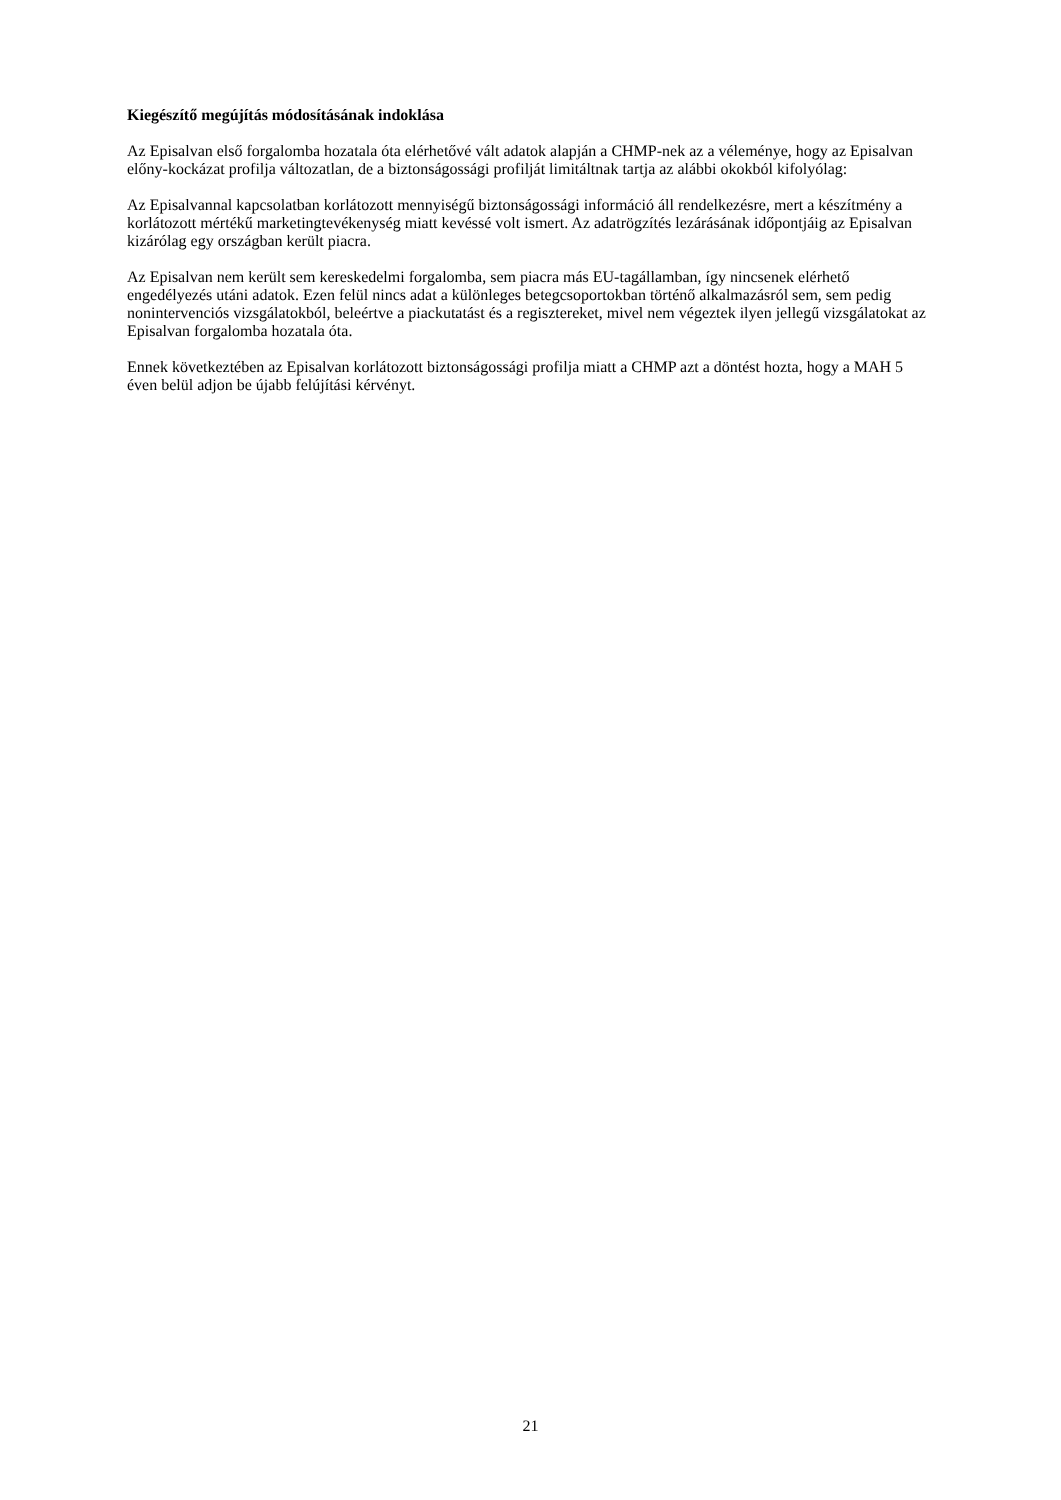Kiegészítő megújítás módosításának indoklása
Az Episalvan első forgalomba hozatala óta elérhetővé vált adatok alapján a CHMP-nek az a véleménye, hogy az Episalvan előny-kockázat profilja változatlan, de a biztonságossági profilját limitáltnak tartja az alábbi okokból kifolyólag:
Az Episalvannal kapcsolatban korlátozott mennyiségű biztonságossági információ áll rendelkezésre, mert a készítmény a korlátozott mértékű marketingtevékenység miatt kevéssé volt ismert. Az adatrögzítés lezárásának időpontjáig az Episalvan kizárólag egy országban került piacra.
Az Episalvan nem került sem kereskedelmi forgalomba, sem piacra más EU-tagállamban, így nincsenek elérhető engedélyezés utáni adatok. Ezen felül nincs adat a különleges betegcsoportokban történő alkalmazásról sem, sem pedig nonintervenciós vizsgálatokból, beleértve a piackutatást és a regisztereket, mivel nem végeztek ilyen jellegű vizsgálatokat az Episalvan forgalomba hozatala óta.
Ennek következtében az Episalvan korlátozott biztonságossági profilja miatt a CHMP azt a döntést hozta, hogy a MAH 5 éven belül adjon be újabb felújítási kérvényt.
21